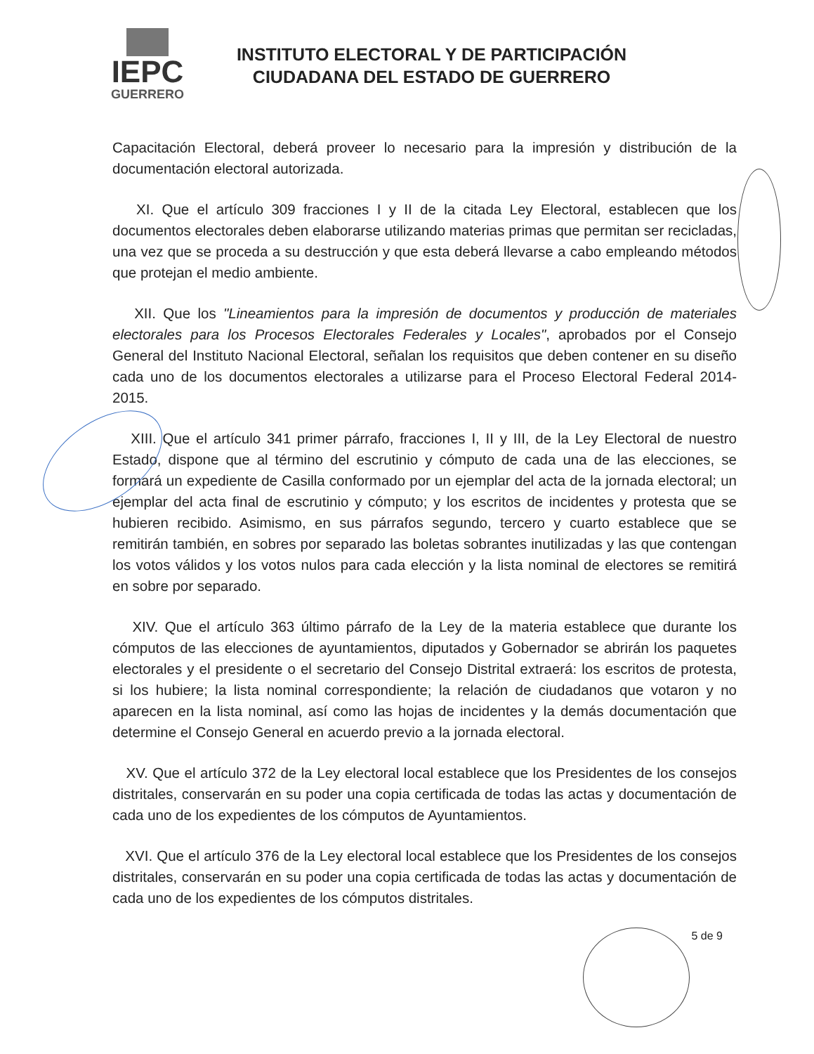IEPC
GUERRERO
INSTITUTO ELECTORAL Y DE PARTICIPACIÓN
CIUDADANA DEL ESTADO DE GUERRERO
Capacitación Electoral, deberá proveer lo necesario para la impresión y distribución de la documentación electoral autorizada.
XI. Que el artículo 309 fracciones I y II de la citada Ley Electoral, establecen que los documentos electorales deben elaborarse utilizando materias primas que permitan ser recicladas, una vez que se proceda a su destrucción y que esta deberá llevarse a cabo empleando métodos que protejan el medio ambiente.
XII. Que los "Lineamientos para la impresión de documentos y producción de materiales electorales para los Procesos Electorales Federales y Locales", aprobados por el Consejo General del Instituto Nacional Electoral, señalan los requisitos que deben contener en su diseño cada uno de los documentos electorales a utilizarse para el Proceso Electoral Federal 2014-2015.
XIII. Que el artículo 341 primer párrafo, fracciones I, II y III, de la Ley Electoral de nuestro Estado, dispone que al término del escrutinio y cómputo de cada una de las elecciones, se formará un expediente de Casilla conformado por un ejemplar del acta de la jornada electoral; un ejemplar del acta final de escrutinio y cómputo; y los escritos de incidentes y protesta que se hubieren recibido. Asimismo, en sus párrafos segundo, tercero y cuarto establece que se remitirán también, en sobres por separado las boletas sobrantes inutilizadas y las que contengan los votos válidos y los votos nulos para cada elección y la lista nominal de electores se remitirá en sobre por separado.
XIV. Que el artículo 363 último párrafo de la Ley de la materia establece que durante los cómputos de las elecciones de ayuntamientos, diputados y Gobernador se abrirán los paquetes electorales y el presidente o el secretario del Consejo Distrital extraerá: los escritos de protesta, si los hubiere; la lista nominal correspondiente; la relación de ciudadanos que votaron y no aparecen en la lista nominal, así como las hojas de incidentes y la demás documentación que determine el Consejo General en acuerdo previo a la jornada electoral.
XV. Que el artículo 372 de la Ley electoral local establece que los Presidentes de los consejos distritales, conservarán en su poder una copia certificada de todas las actas y documentación de cada uno de los expedientes de los cómputos de Ayuntamientos.
XVI. Que el artículo 376 de la Ley electoral local establece que los Presidentes de los consejos distritales, conservarán en su poder una copia certificada de todas las actas y documentación de cada uno de los expedientes de los cómputos distritales.
5 de 9